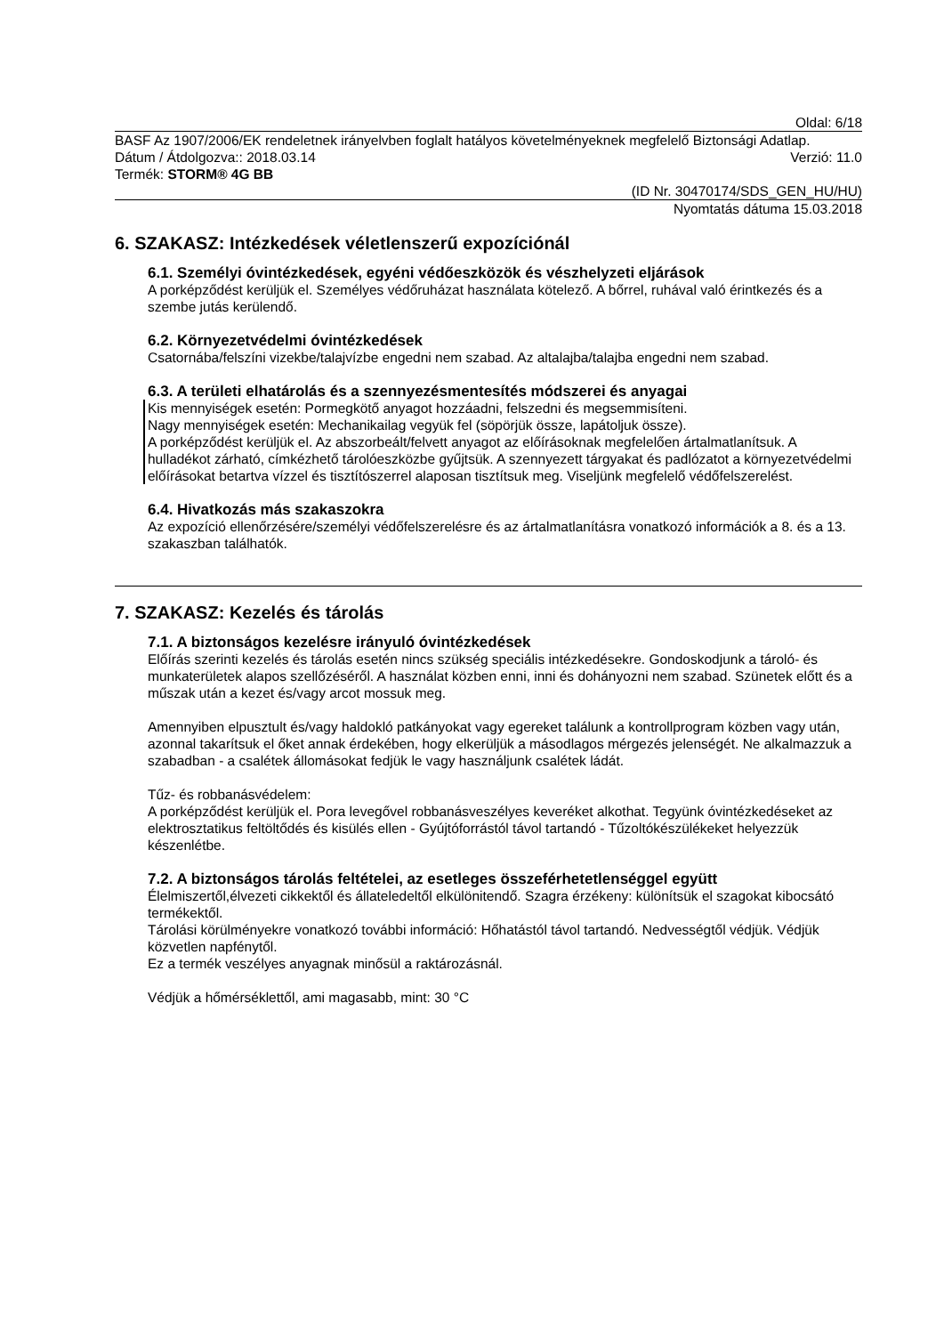Oldal: 6/18
BASF Az 1907/2006/EK rendeletnek irányelvben foglalt hatályos követelményeknek megfelelő Biztonsági Adatlap.
Dátum / Átdolgozva:: 2018.03.14 Verzió: 11.0
Termék: STORM® 4G BB
(ID Nr. 30470174/SDS_GEN_HU/HU)
Nyomtatás dátuma 15.03.2018
6. SZAKASZ: Intézkedések véletlenszerű expozíciónál
6.1. Személyi óvintézkedések, egyéni védőeszközök és vészhelyzeti eljárások
A porképződést kerüljük el. Személyes védőruházat használata kötelező. A bőrrel, ruhával való érintkezés és a szembe jutás kerülendő.
6.2. Környezetvédelmi óvintézkedések
Csatornába/felszíni vizekbe/talajvízbe engedni nem szabad. Az altalajba/talajba engedni nem szabad.
6.3. A területi elhatárolás és a szennyezésmentesítés módszerei és anyagai
Kis mennyiségek esetén: Pormegkötő anyagot hozzáadni, felszedni és megsemmisíteni.
Nagy mennyiségek esetén: Mechanikailag vegyük fel (söpörjük össze, lapátoljuk össze).
A porképződést kerüljük el. Az abszorbeált/felvett anyagot az előírásoknak megfelelően ártalmatlanítsuk. A hulladékot zárható, címkézhető tárolóeszközbe gyűjtsük. A szennyezett tárgyakat és padlózatot a környezetvédelmi előírásokat betartva vízzel és tisztítószerrel alaposan tisztítsuk meg. Viseljünk megfelelő védőfelszerelést.
6.4. Hivatkozás más szakaszokra
Az expozíció ellenőrzésére/személyi védőfelszerelésre és az ártalmatlanításra vonatkozó információk a 8. és a 13. szakaszban találhatók.
7. SZAKASZ: Kezelés és tárolás
7.1. A biztonságos kezelésre irányuló óvintézkedések
Előírás szerinti kezelés és tárolás esetén nincs szükség speciális intézkedésekre. Gondoskodjunk a tároló- és munkaterületek alapos szellőzéséről. A használat közben enni, inni és dohányozni nem szabad. Szünetek előtt és a műszak után a kezet és/vagy arcot mossuk meg.
Amennyiben elpusztult és/vagy haldokló patkányokat vagy egereket találunk a kontrollprogram közben vagy után, azonnal takarítsuk el őket annak érdekében, hogy elkerüljük a másodlagos mérgezés jelenségét. Ne alkalmazzuk a szabadban - a csalétek állomásokat fedjük le vagy használjunk csalétek ládát.
Tűz- és robbanásvédelem:
A porképződést kerüljük el. Pora levegővel robbanásveszélyes keveréket alkothat. Tegyünk óvintézkedéseket az elektrosztatikus feltöltődés és kisülés ellen - Gyújtóforrástól távol tartandó - Tűzoltókészülékeket helyezzük készenlétbe.
7.2. A biztonságos tárolás feltételei, az esetleges összeférhetetlenséggel együtt
Élelmiszertől,élvezeti cikkektől és állateledeltől elkülönitendő. Szagra érzékeny: különítsük el szagokat kibocsátó termékektől.
Tárolási körülményekre vonatkozó további információ: Hőhatástól távol tartandó. Nedvességtől védjük. Védjük közvetlen napfénytől.
Ez a termék veszélyes anyagnak minősül a raktározásnál.
Védjük a hőmérséklettől, ami magasabb, mint: 30 °C